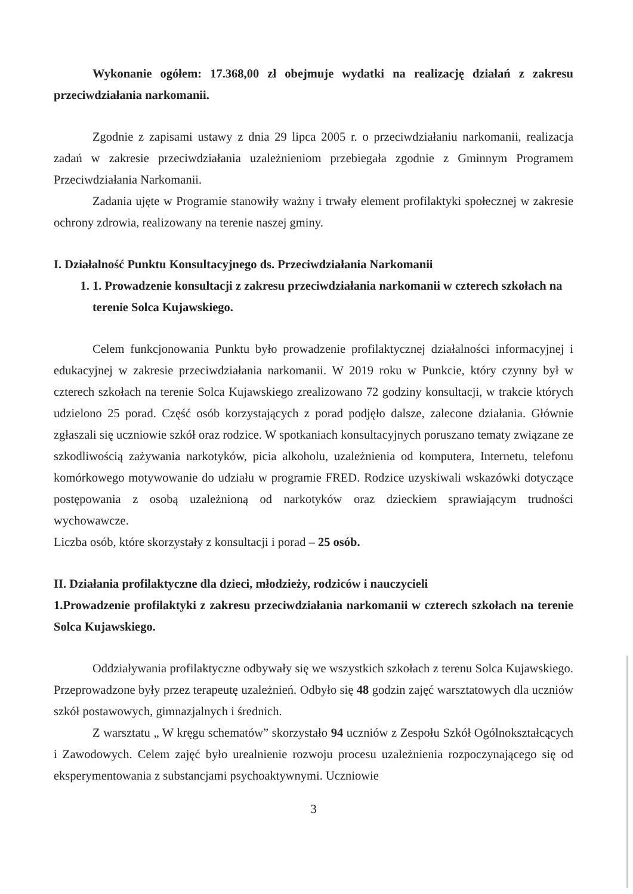Wykonanie ogółem: 17.368,00 zł obejmuje wydatki na realizację działań z zakresu przeciwdziałania narkomanii.
Zgodnie z zapisami ustawy z dnia 29 lipca 2005 r. o przeciwdziałaniu narkomanii, realizacja zadań w zakresie przeciwdziałania uzależnieniom przebiegała zgodnie z Gminnym Programem Przeciwdziałania Narkomanii.
Zadania ujęte w Programie stanowiły ważny i trwały element profilaktyki społecznej w zakresie ochrony zdrowia, realizowany na terenie naszej gminy.
I. Działalność Punktu Konsultacyjnego ds. Przeciwdziałania Narkomanii
1. 1. Prowadzenie konsultacji z zakresu przeciwdziałania narkomanii w czterech szkołach na terenie Solca Kujawskiego.
Celem funkcjonowania Punktu było prowadzenie profilaktycznej działalności informacyjnej i edukacyjnej w zakresie przeciwdziałania narkomanii. W 2019 roku w Punkcie, który czynny był w czterech szkołach na terenie Solca Kujawskiego zrealizowano 72 godziny konsultacji, w trakcie których udzielono 25 porad. Część osób korzystających z porad podjęło dalsze, zalecone działania. Głównie zgłaszali się uczniowie szkół oraz rodzice. W spotkaniach konsultacyjnych poruszano tematy związane ze szkodliwością zażywania narkotyków, picia alkoholu, uzależnienia od komputera, Internetu, telefonu komórkowego motywowanie do udziału w programie FRED. Rodzice uzyskiwali wskazówki dotyczące postępowania z osobą uzależnioną od narkotyków oraz dzieckiem sprawiającym trudności wychowawcze.
Liczba osób, które skorzystały z konsultacji i porad – 25 osób.
II. Działania profilaktyczne dla dzieci, młodzieży, rodziców i nauczycieli
1.Prowadzenie profilaktyki z zakresu przeciwdziałania narkomanii w czterech szkołach na terenie Solca Kujawskiego.
Oddziaływania profilaktyczne odbywały się we wszystkich szkołach z terenu Solca Kujawskiego. Przeprowadzone były przez terapeutę uzależnień. Odbyło się 48 godzin zajęć warsztatowych dla uczniów szkół postawowych, gimnazjalnych i średnich.
Z warsztatu „ W kręgu schematów” skorzystało 94 uczniów z Zespołu Szkół Ogólnokształcących i Zawodowych. Celem zajęć było urealnienie rozwoju procesu uzależnienia rozpoczynającego się od eksperymentowania z substancjami psychoaktywnymi. Uczniowie
3